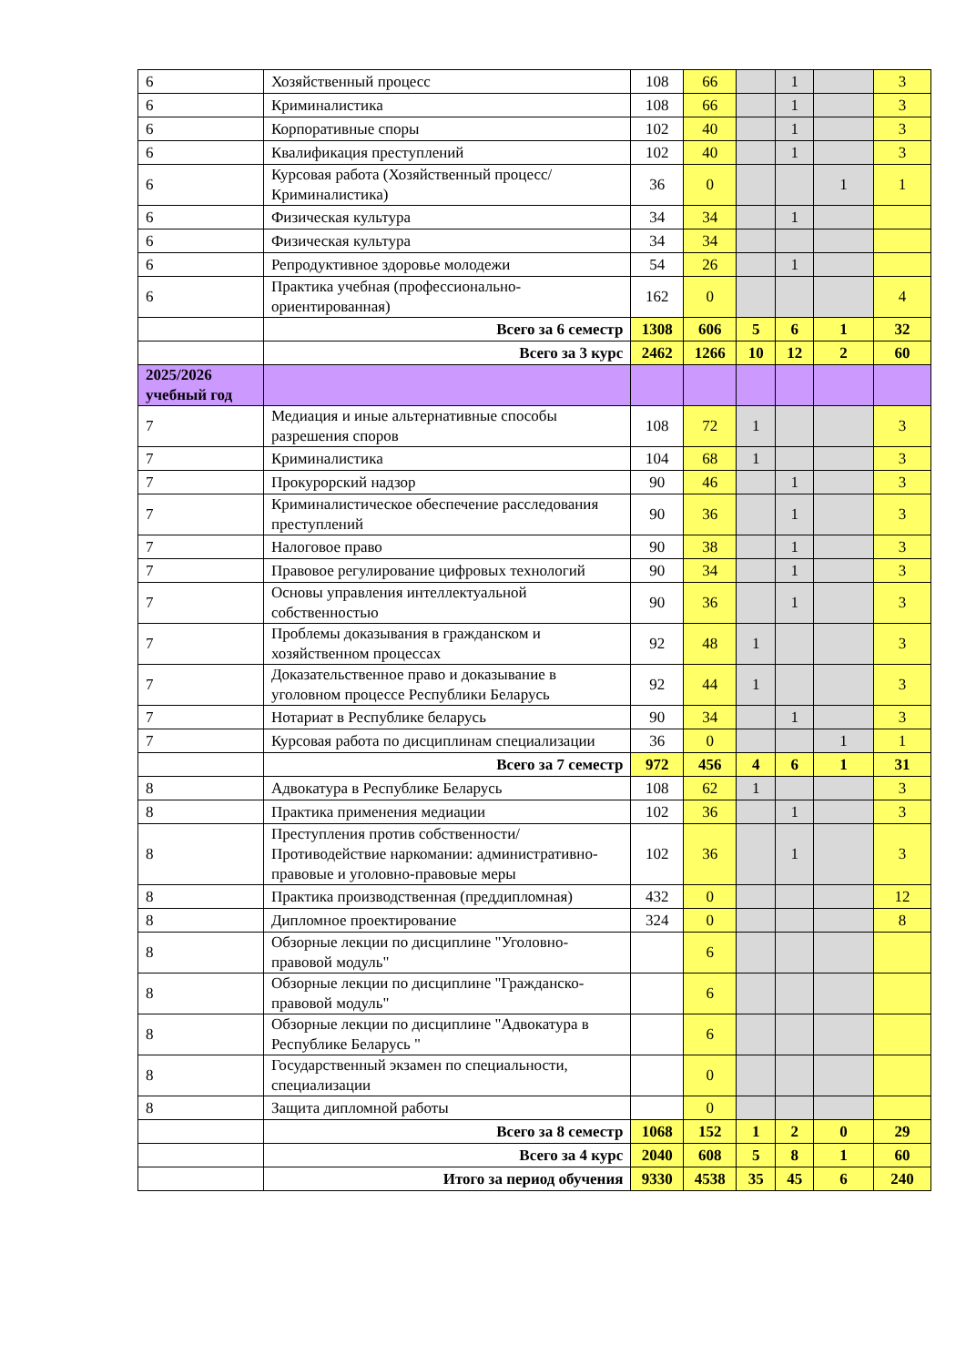| 6 | Хозяйственный процесс | 108 | 66 | | 1 | | 3 |
| 6 | Криминалистика | 108 | 66 | | 1 | | 3 |
| 6 | Корпоративные споры | 102 | 40 | | 1 | | 3 |
| 6 | Квалификация преступлений | 102 | 40 | | 1 | | 3 |
| 6 | Курсовая работа (Хозяйственный процесс/ Криминалистика) | 36 | 0 | | | 1 | 1 |
| 6 | Физическая культура | 34 | 34 | | 1 | | |
| 6 | Физическая культура | 34 | 34 | | | | |
| 6 | Репродуктивное здоровье молодежи | 54 | 26 | | 1 | | |
| 6 | Практика учебная (профессионально-ориентированная) | 162 | 0 | | | | 4 |
| | Всего за 6 семестр | 1308 | 606 | 5 | 6 | 1 | 32 |
| | Всего за 3 курс | 2462 | 1266 | 10 | 12 | 2 | 60 |
| 2025/2026 учебный год | | | | | | | |
| 7 | Медиация и иные альтернативные способы разрешения споров | 108 | 72 | 1 | | | 3 |
| 7 | Криминалистика | 104 | 68 | 1 | | | 3 |
| 7 | Прокурорский надзор | 90 | 46 | | 1 | | 3 |
| 7 | Криминалистическое обеспечение расследования преступлений | 90 | 36 | | 1 | | 3 |
| 7 | Налоговое право | 90 | 38 | | 1 | | 3 |
| 7 | Правовое регулирование цифровых технологий | 90 | 34 | | 1 | | 3 |
| 7 | Основы управления интеллектуальной собственностью | 90 | 36 | | 1 | | 3 |
| 7 | Проблемы доказывания в гражданском и хозяйственном процессах | 92 | 48 | 1 | | | 3 |
| 7 | Доказательственное право и доказывание в уголовном процессе Республики Беларусь | 92 | 44 | 1 | | | 3 |
| 7 | Нотариат в Республике беларусь | 90 | 34 | | 1 | | 3 |
| 7 | Курсовая работа по дисциплинам специализации | 36 | 0 | | | 1 | 1 |
| | Всего за 7 семестр | 972 | 456 | 4 | 6 | 1 | 31 |
| 8 | Адвокатура в Республике Беларусь | 108 | 62 | 1 | | | 3 |
| 8 | Практика применения медиации | 102 | 36 | | 1 | | 3 |
| 8 | Преступления против собственности/ Противодействие наркомании: административно-правовые и уголовно-правовые меры | 102 | 36 | | 1 | | 3 |
| 8 | Практика производственная (преддипломная) | 432 | 0 | | | | 12 |
| 8 | Дипломное проектирование | 324 | 0 | | | | 8 |
| 8 | Обзорные лекции по дисциплине "Уголовно-правовой модуль" | | 6 | | | | |
| 8 | Обзорные лекции по дисциплине "Гражданско-правовой модуль" | | 6 | | | | |
| 8 | Обзорные лекции по дисциплине "Адвокатура в Республике Беларусь " | | 6 | | | | |
| 8 | Государственный экзамен по специальности, специализации | | 0 | | | | |
| 8 | Защита дипломной работы | | 0 | | | | |
| | Всего за 8 семестр | 1068 | 152 | 1 | 2 | 0 | 29 |
| | Всего за 4 курс | 2040 | 608 | 5 | 8 | 1 | 60 |
| | Итого за период обучения | 9330 | 4538 | 35 | 45 | 6 | 240 |